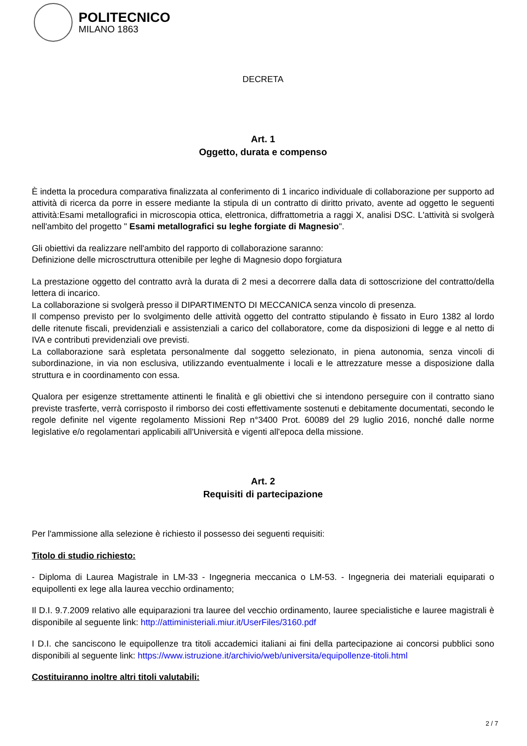POLITECNICO
MILANO 1863
DECRETA
Art. 1
Oggetto, durata e compenso
È indetta la procedura comparativa finalizzata al conferimento di 1 incarico individuale di collaborazione per supporto ad attività di ricerca da porre in essere mediante la stipula di un contratto di diritto privato, avente ad oggetto le seguenti attività:Esami metallografici in microscopia ottica, elettronica, diffrattometria a raggi X, analisi DSC. L'attività si svolgerà nell'ambito del progetto " Esami metallografici su leghe forgiate di Magnesio".
Gli obiettivi da realizzare nell'ambito del rapporto di collaborazione saranno:
Definizione delle microsctruttura ottenibile per leghe di Magnesio dopo forgiatura
La prestazione oggetto del contratto avrà la durata di 2 mesi a decorrere dalla data di sottoscrizione del contratto/della lettera di incarico.
La collaborazione si svolgerà presso il DIPARTIMENTO DI MECCANICA senza vincolo di presenza.
Il compenso previsto per lo svolgimento delle attività oggetto del contratto stipulando è fissato in Euro 1382 al lordo delle ritenute fiscali, previdenziali e assistenziali a carico del collaboratore, come da disposizioni di legge e al netto di IVA e contributi previdenziali ove previsti.
La collaborazione sarà espletata personalmente dal soggetto selezionato, in piena autonomia, senza vincoli di subordinazione, in via non esclusiva, utilizzando eventualmente i locali e le attrezzature messe a disposizione dalla struttura e in coordinamento con essa.
Qualora per esigenze strettamente attinenti le finalità e gli obiettivi che si intendono perseguire con il contratto siano previste trasferte, verrà corrisposto il rimborso dei costi effettivamente sostenuti e debitamente documentati, secondo le regole definite nel vigente regolamento Missioni Rep n°3400 Prot. 60089 del 29 luglio 2016, nonché dalle norme legislative e/o regolamentari applicabili all'Università e vigenti all'epoca della missione.
Art. 2
Requisiti di partecipazione
Per l'ammissione alla selezione è richiesto il possesso dei seguenti requisiti:
Titolo di studio richiesto:
- Diploma di Laurea Magistrale in LM-33 - Ingegneria meccanica o LM-53. - Ingegneria dei materiali equiparati o equipollenti ex lege alla laurea vecchio ordinamento;
Il D.I. 9.7.2009 relativo alle equiparazioni tra lauree del vecchio ordinamento, lauree specialistiche e lauree magistrali è disponibile al seguente link: http://attiministeriali.miur.it/UserFiles/3160.pdf
I D.I. che sanciscono le equipollenze tra titoli accademici italiani ai fini della partecipazione ai concorsi pubblici sono disponibili al seguente link: https://www.istruzione.it/archivio/web/universita/equipollenze-titoli.html
Costituiranno inoltre altri titoli valutabili:
2 / 7